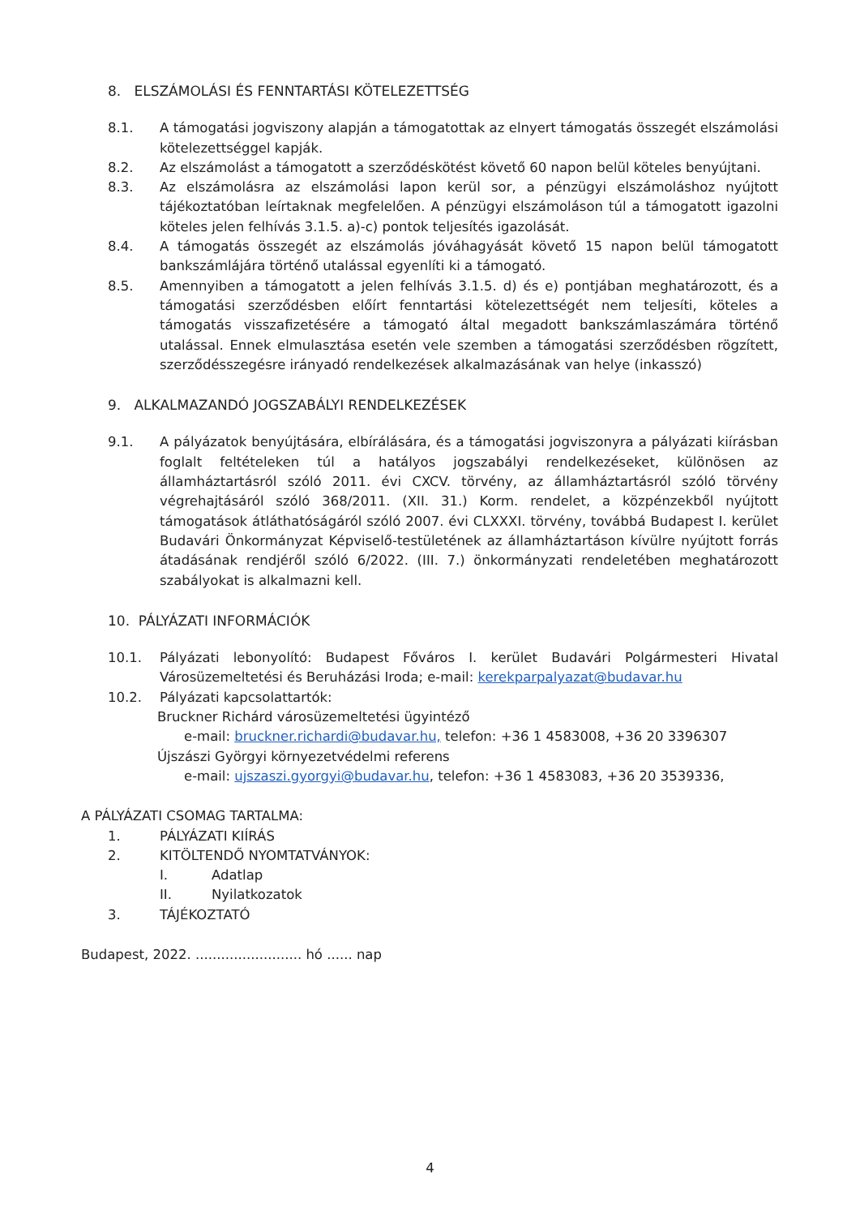8. ELSZÁMOLÁSI ÉS FENNTARTÁSI KÖTELEZETTSÉG
8.1. A támogatási jogviszony alapján a támogatottak az elnyert támogatás összegét elszámolási kötelezettséggel kapják.
8.2. Az elszámolást a támogatott a szerződéskötést követő 60 napon belül köteles benyújtani.
8.3. Az elszámolásra az elszámolási lapon kerül sor, a pénzügyi elszámoláshoz nyújtott tájékoztatóban leírtaknak megfelelően. A pénzügyi elszámoláson túl a támogatott igazolni köteles jelen felhívás 3.1.5. a)-c) pontok teljesítés igazolását.
8.4. A támogatás összegét az elszámolás jóváhagyását követő 15 napon belül támogatott bankszámlájára történő utalással egyenlíti ki a támogató.
8.5. Amennyiben a támogatott a jelen felhívás 3.1.5. d) és e) pontjában meghatározott, és a támogatási szerződésben előírt fenntartási kötelezettségét nem teljesíti, köteles a támogatás visszafizetésére a támogató által megadott bankszámlaszámára történő utalással. Ennek elmulasztása esetén vele szemben a támogatási szerződésben rögzített, szerződésszegésre irányadó rendelkezések alkalmazásának van helye (inkasszó)
9. ALKALMAZANDÓ JOGSZABÁLYI RENDELKEZÉSEK
9.1. A pályázatok benyújtására, elbírálására, és a támogatási jogviszonyra a pályázati kiírásban foglalt feltételeken túl a hatályos jogszabályi rendelkezéseket, különösen az államháztartásról szóló 2011. évi CXCV. törvény, az államháztartásról szóló törvény végrehajtásáról szóló 368/2011. (XII. 31.) Korm. rendelet, a közpénzekből nyújtott támogatások átláthatóságáról szóló 2007. évi CLXXXI. törvény, továbbá Budapest I. kerület Budavári Önkormányzat Képviselő-testületének az államháztartáson kívülre nyújtott forrás átadásának rendjéről szóló 6/2022. (III. 7.) önkormányzati rendeletében meghatározott szabályokat is alkalmazni kell.
10. PÁLYÁZATI INFORMÁCIÓK
10.1. Pályázati lebonyolító: Budapest Főváros I. kerület Budavári Polgármesteri Hivatal Városüzemeltetési és Beruházási Iroda; e-mail: kerekparpalyazat@budavar.hu
10.2. Pályázati kapcsolattartók:
Bruckner Richárd városüzemeltetési ügyintéző
e-mail: bruckner.richardi@budavar.hu, telefon: +36 1 4583008, +36 20 3396307
Újszászi Györgyi környezetvédelmi referens
e-mail: ujszaszi.gyorgyi@budavar.hu, telefon: +36 1 4583083, +36 20 3539336,
A PÁLYÁZATI CSOMAG TARTALMA:
1. PÁLYÁZATI KIÍRÁS
2. KITÖLTENDŐ NYOMTATVÁNYOK:
I. Adatlap
II. Nyilatkozatok
3. TÁJÉKOZTATÓ
Budapest, 2022. ......................... hó ...... nap
4